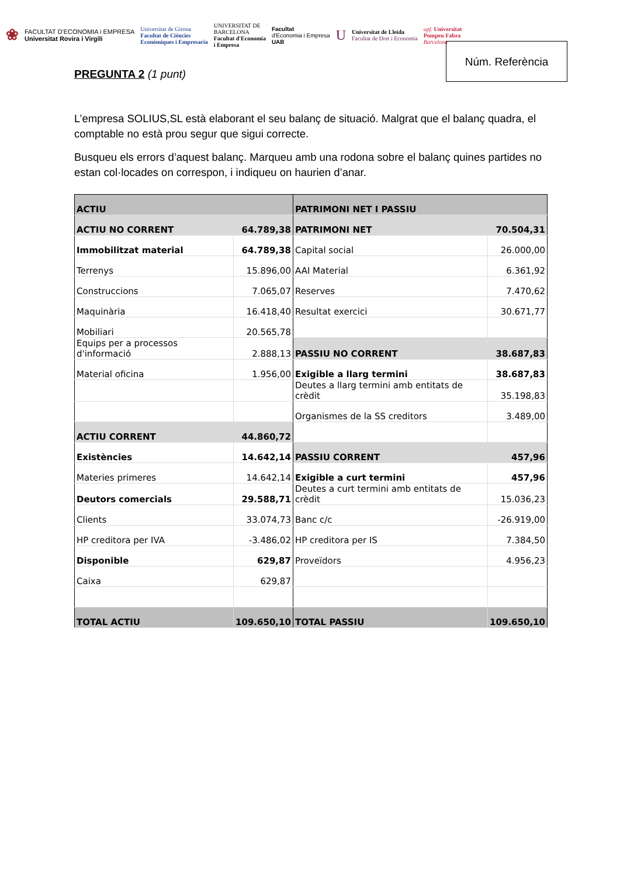❀
FACULTAT D'ECONOMIA i EMPRESA
Universitat Rovira i Virgili
Universitat de Girona
Facultat de Ciències
Econòmiques i Empresaria
UNIVERSITAT DE
BARCELONA
Facultat d'Economia
i Empresa
Facultat
d'Economia i Empresa
UAB
U
Universitat de Lleida
Facultat de Dret i Economia
upf. Universitat
Pompeu Fabra
Barcelona
PREGUNTA 2 (1 punt)
Núm. Referència
L’empresa SOLIUS,SL està elaborant el seu balanç de situació. Malgrat que el balanç quadra, el comptable no està prou segur que sigui correcte.
Busqueu els errors d’aquest balanç. Marqueu amb una rodona sobre el balanç quines partides no estan col·locades on correspon, i indiqueu on haurien d’anar.
| ACTIU | | PATRIMONI NET I PASSIU | |
| ACTIU NO CORRENT | 64.789,38 | PATRIMONI NET | 70.504,31 |
| Immobilitzat material | 64.789,38 | Capital social | 26.000,00 |
| Terrenys | 15.896,00 | AAI Material | 6.361,92 |
| Construccions | 7.065,07 | Reserves | 7.470,62 |
| Maquinària | 16.418,40 | Resultat exercici | 30.671,77 |
| Mobiliari | 20.565,78 | | |
| Equips per a processos d'informació | 2.888,13 | PASSIU NO CORRENT | 38.687,83 |
| Material oficina | 1.956,00 | Exigible a llarg termini | 38.687,83 |
| | | Deutes a llarg termini amb entitats de crèdit | 35.198,83 |
| | | Organismes de la SS creditors | 3.489,00 |
| ACTIU CORRENT | 44.860,72 | | |
| Existències | 14.642,14 | PASSIU CORRENT | 457,96 |
| Materies primeres | 14.642,14 | Exigible a curt termini | 457,96 |
| Deutors comercials | 29.588,71 | Deutes a curt termini amb entitats de crèdit | 15.036,23 |
| Clients | 33.074,73 | Banc c/c | -26.919,00 |
| HP creditora per IVA | -3.486,02 | HP creditora per IS | 7.384,50 |
| Disponible | 629,87 | Proveïdors | 4.956,23 |
| Caixa | 629,87 | | |
| TOTAL ACTIU | 109.650,10 | TOTAL PASSIU | 109.650,10 |